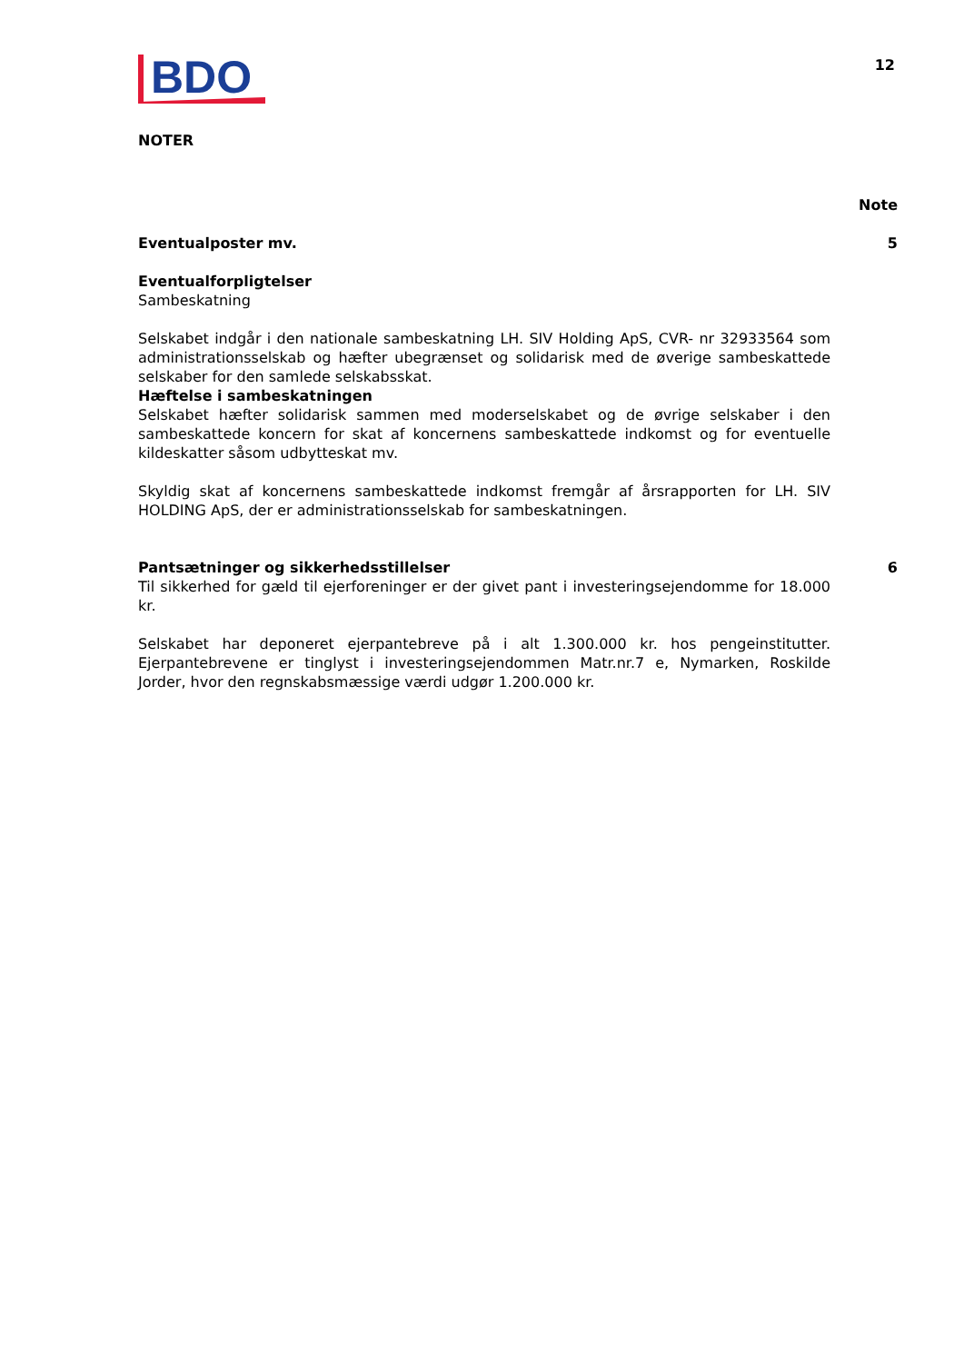BDO
12
NOTER
Note
Eventualposter mv. 5
Eventualforpligtelser
Sambeskatning
Selskabet indgår i den nationale sambeskatning LH. SIV Holding ApS, CVR- nr 32933564 som administrationsselskab og hæfter ubegrænset og solidarisk med de øverige sambeskattede selskaber for den samlede selskabsskat.
Hæftelse i sambeskatningen
Selskabet hæfter solidarisk sammen med moderselskabet og de øvrige selskaber i den sambeskattede koncern for skat af koncernens sambeskattede indkomst og for eventuelle kildeskatter såsom udbytteskat mv.
Skyldig skat af koncernens sambeskattede indkomst fremgår af årsrapporten for LH. SIV HOLDING ApS, der er administrationsselskab for sambeskatningen.
Pantsætninger og sikkerhedsstillelser 6
Til sikkerhed for gæld til ejerforeninger er der givet pant i investeringsejendomme for 18.000 kr.
Selskabet har deponeret ejerpantebreve på i alt 1.300.000 kr. hos pengeinstitutter. Ejerpantebrevene er tinglyst i investeringsejendommen Matr.nr.7 e, Nymarken, Roskilde Jorder, hvor den regnskabsmæssige værdi udgør 1.200.000 kr.